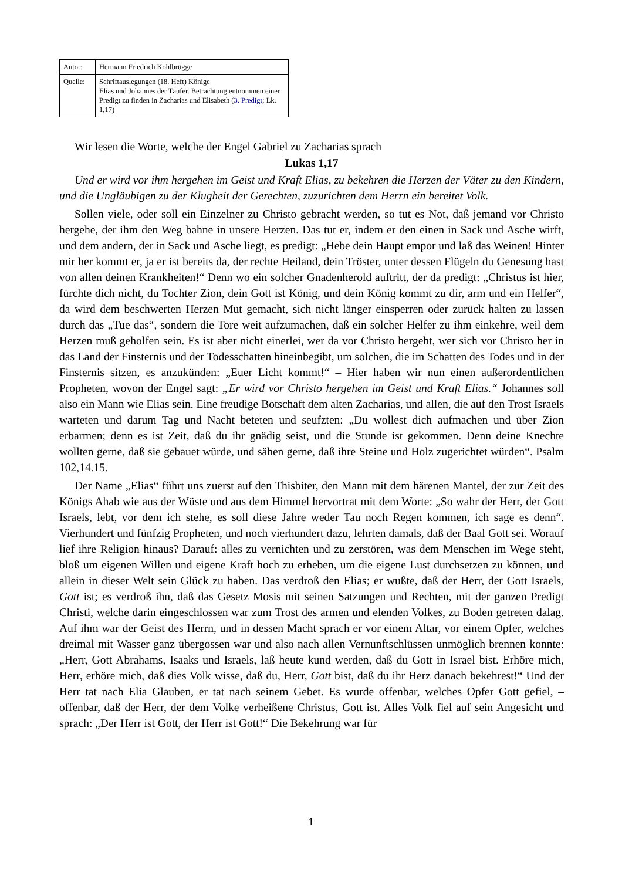| Autor: | Hermann Friedrich Kohlbrügge |
| Quelle: | Schriftauslegungen (18. Heft) Könige Elias und Johannes der Täufer. Betrachtung entnommen einer Predigt zu finden in Zacharias und Elisabeth ( 3. Predigt ; Lk. 1,17) |
Wir lesen die Worte, welche der Engel Gabriel zu Zacharias sprach
Lukas 1,17
Und er wird vor ihm hergehen im Geist und Kraft Elias, zu bekehren die Herzen der Väter zu den Kindern, und die Ungläubigen zu der Klugheit der Gerechten, zuzurichten dem Herrn ein bereitet Volk.
Sollen viele, oder soll ein Einzelner zu Christo gebracht werden, so tut es Not, daß jemand vor Christo hergehe, der ihm den Weg bahne in unsere Herzen. Das tut er, indem er den einen in Sack und Asche wirft, und dem andern, der in Sack und Asche liegt, es predigt: „Hebe dein Haupt empor und laß das Weinen! Hinter mir her kommt er, ja er ist bereits da, der rechte Heiland, dein Tröster, unter dessen Flügeln du Genesung hast von allen deinen Krankheiten!“ Denn wo ein solcher Gnadenherold auftritt, der da predigt: „Christus ist hier, fürchte dich nicht, du Tochter Zion, dein Gott ist König, und dein König kommt zu dir, arm und ein Helfer“, da wird dem beschwerten Herzen Mut gemacht, sich nicht länger einsperren oder zurück halten zu lassen durch das „Tue das“, sondern die Tore weit aufzumachen, daß ein solcher Helfer zu ihm einkehre, weil dem Herzen muß geholfen sein. Es ist aber nicht einerlei, wer da vor Christo hergeht, wer sich vor Christo her in das Land der Finsternis und der Todesschatten hineinbegibt, um solchen, die im Schatten des Todes und in der Finsternis sitzen, es anzukünden: „Euer Licht kommt!“ – Hier haben wir nun einen außerordentlichen Propheten, wovon der Engel sagt: „Er wird vor Christo hergehen im Geist und Kraft Elias.“ Johannes soll also ein Mann wie Elias sein. Eine freudige Botschaft dem alten Zacharias, und allen, die auf den Trost Israels warteten und darum Tag und Nacht beteten und seufzten: „Du wollest dich aufmachen und über Zion erbarmen; denn es ist Zeit, daß du ihr gnädig seist, und die Stunde ist gekommen. Denn deine Knechte wollten gerne, daß sie gebauet würde, und sähen gerne, daß ihre Steine und Holz zugerichtet würden“. Psalm 102,14.15.
Der Name „Elias“ führt uns zuerst auf den Thisbiter, den Mann mit dem härenen Mantel, der zur Zeit des Königs Ahab wie aus der Wüste und aus dem Himmel hervortrat mit dem Worte: „So wahr der Herr, der Gott Israels, lebt, vor dem ich stehe, es soll diese Jahre weder Tau noch Regen kommen, ich sage es denn“. Vierhundert und fünfzig Propheten, und noch vierhundert dazu, lehrten damals, daß der Baal Gott sei. Worauf lief ihre Religion hinaus? Darauf: alles zu vernichten und zu zerstören, was dem Menschen im Wege steht, bloß um eigenen Willen und eigene Kraft hoch zu erheben, um die eigene Lust durchsetzen zu können, und allein in dieser Welt sein Glück zu haben. Das verdroß den Elias; er wußte, daß der Herr, der Gott Israels, Gott ist; es verdroß ihn, daß das Gesetz Mosis mit seinen Satzungen und Rechten, mit der ganzen Predigt Christi, welche darin eingeschlossen war zum Trost des armen und elenden Volkes, zu Boden getreten dalag. Auf ihm war der Geist des Herrn, und in dessen Macht sprach er vor einem Altar, vor einem Opfer, welches dreimal mit Wasser ganz übergossen war und also nach allen Vernunftschlüssen unmöglich brennen konnte: „Herr, Gott Abrahams, Isaaks und Israels, laß heute kund werden, daß du Gott in Israel bist. Erhöre mich, Herr, erhöre mich, daß dies Volk wisse, daß du, Herr, Gott bist, daß du ihr Herz danach bekehrest!“ Und der Herr tat nach Elia Glauben, er tat nach seinem Gebet. Es wurde offenbar, welches Opfer Gott gefiel, – offenbar, daß der Herr, der dem Volke verheißene Christus, Gott ist. Alles Volk fiel auf sein Angesicht und sprach: „Der Herr ist Gott, der Herr ist Gott!“ Die Bekehrung war für
1